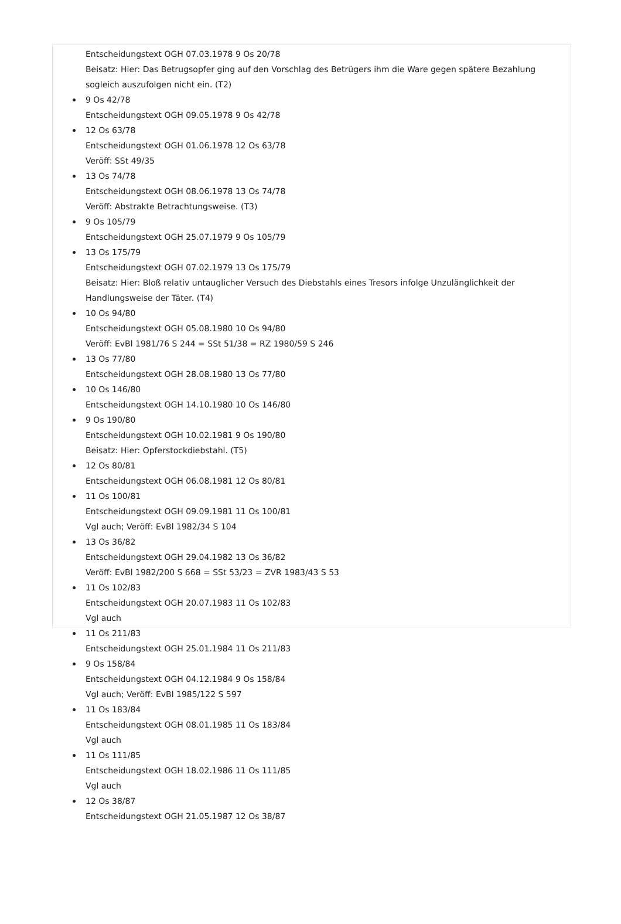Entscheidungstext OGH 07.03.1978 9 Os 20/78
Beisatz: Hier: Das Betrugsopfer ging auf den Vorschlag des Betrügers ihm die Ware gegen spätere Bezahlung sogleich auszufolgen nicht ein. (T2)
9 Os 42/78
Entscheidungstext OGH 09.05.1978 9 Os 42/78
12 Os 63/78
Entscheidungstext OGH 01.06.1978 12 Os 63/78
Veröff: SSt 49/35
13 Os 74/78
Entscheidungstext OGH 08.06.1978 13 Os 74/78
Veröff: Abstrakte Betrachtungsweise. (T3)
9 Os 105/79
Entscheidungstext OGH 25.07.1979 9 Os 105/79
13 Os 175/79
Entscheidungstext OGH 07.02.1979 13 Os 175/79
Beisatz: Hier: Bloß relativ untauglicher Versuch des Diebstahls eines Tresors infolge Unzulänglichkeit der Handlungsweise der Täter. (T4)
10 Os 94/80
Entscheidungstext OGH 05.08.1980 10 Os 94/80
Veröff: EvBl 1981/76 S 244 = SSt 51/38 = RZ 1980/59 S 246
13 Os 77/80
Entscheidungstext OGH 28.08.1980 13 Os 77/80
10 Os 146/80
Entscheidungstext OGH 14.10.1980 10 Os 146/80
9 Os 190/80
Entscheidungstext OGH 10.02.1981 9 Os 190/80
Beisatz: Hier: Opferstockdiebstahl. (T5)
12 Os 80/81
Entscheidungstext OGH 06.08.1981 12 Os 80/81
11 Os 100/81
Entscheidungstext OGH 09.09.1981 11 Os 100/81
Vgl auch; Veröff: EvBl 1982/34 S 104
13 Os 36/82
Entscheidungstext OGH 29.04.1982 13 Os 36/82
Veröff: EvBl 1982/200 S 668 = SSt 53/23 = ZVR 1983/43 S 53
11 Os 102/83
Entscheidungstext OGH 20.07.1983 11 Os 102/83
Vgl auch
11 Os 211/83
Entscheidungstext OGH 25.01.1984 11 Os 211/83
9 Os 158/84
Entscheidungstext OGH 04.12.1984 9 Os 158/84
Vgl auch; Veröff: EvBl 1985/122 S 597
11 Os 183/84
Entscheidungstext OGH 08.01.1985 11 Os 183/84
Vgl auch
11 Os 111/85
Entscheidungstext OGH 18.02.1986 11 Os 111/85
Vgl auch
12 Os 38/87
Entscheidungstext OGH 21.05.1987 12 Os 38/87